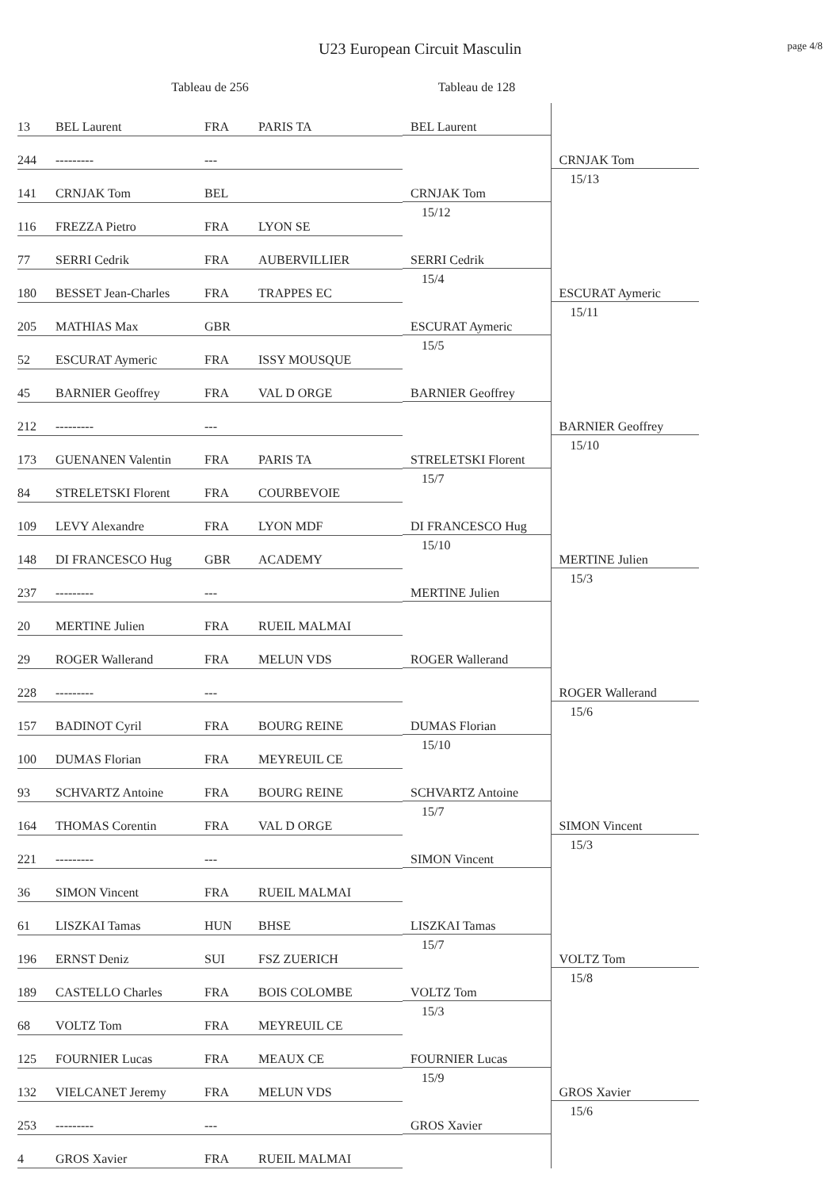U23 European Circuit Masculin
page 4/8
| Tableau de 256 | | | | Tableau de 128 | |
| --- | --- | --- | --- | --- | --- |
| 13 | BEL Laurent | FRA | PARIS TA | BEL Laurent | CRNJAK Tom 15/13 |
| 244 | --------- | --- | | | |
| 141 | CRNJAK Tom | BEL | | CRNJAK Tom 15/12 | |
| 116 | FREZZA Pietro | FRA | LYON SE | | |
| 77 | SERRI Cedrik | FRA | AUBERVILLIER | SERRI Cedrik 15/4 | ESCURAT Aymeric 15/11 |
| 180 | BESSET Jean-Charles | FRA | TRAPPES EC | | |
| 205 | MATHIAS Max | GBR | | ESCURAT Aymeric 15/5 | |
| 52 | ESCURAT Aymeric | FRA | ISSY MOUSQUE | | |
| 45 | BARNIER Geoffrey | FRA | VAL D ORGE | BARNIER Geoffrey | BARNIER Geoffrey 15/10 |
| 212 | --------- | --- | | | |
| 173 | GUENANEN Valentin | FRA | PARIS TA | STRELETSKI Florent 15/7 | |
| 84 | STRELETSKI Florent | FRA | COURBEVOIE | | |
| 109 | LEVY Alexandre | FRA | LYON MDF | DI FRANCESCO Hug 15/10 | MERTINE Julien 15/3 |
| 148 | DI FRANCESCO Hug | GBR | ACADEMY | | |
| 237 | --------- | --- | | MERTINE Julien | |
| 20 | MERTINE Julien | FRA | RUEIL MALMAI | | |
| 29 | ROGER Wallerand | FRA | MELUN VDS | ROGER Wallerand | ROGER Wallerand 15/6 |
| 228 | --------- | --- | | | |
| 157 | BADINOT Cyril | FRA | BOURG REINE | DUMAS Florian 15/10 | |
| 100 | DUMAS Florian | FRA | MEYREUIL CE | | |
| 93 | SCHVARTZ Antoine | FRA | BOURG REINE | SCHVARTZ Antoine 15/7 | SIMON Vincent 15/3 |
| 164 | THOMAS Corentin | FRA | VAL D ORGE | | |
| 221 | --------- | --- | | SIMON Vincent | |
| 36 | SIMON Vincent | FRA | RUEIL MALMAI | | |
| 61 | LISZKAI Tamas | HUN | BHSE | LISZKAI Tamas 15/7 | VOLTZ Tom 15/8 |
| 196 | ERNST Deniz | SUI | FSZ ZUERICH | | |
| 189 | CASTELLO Charles | FRA | BOIS COLOMBE | VOLTZ Tom 15/3 | |
| 68 | VOLTZ Tom | FRA | MEYREUIL CE | | |
| 125 | FOURNIER Lucas | FRA | MEAUX CE | FOURNIER Lucas 15/9 | GROS Xavier 15/6 |
| 132 | VIELCANET Jeremy | FRA | MELUN VDS | | |
| 253 | --------- | --- | | GROS Xavier | |
| 4 | GROS Xavier | FRA | RUEIL MALMAI | | |